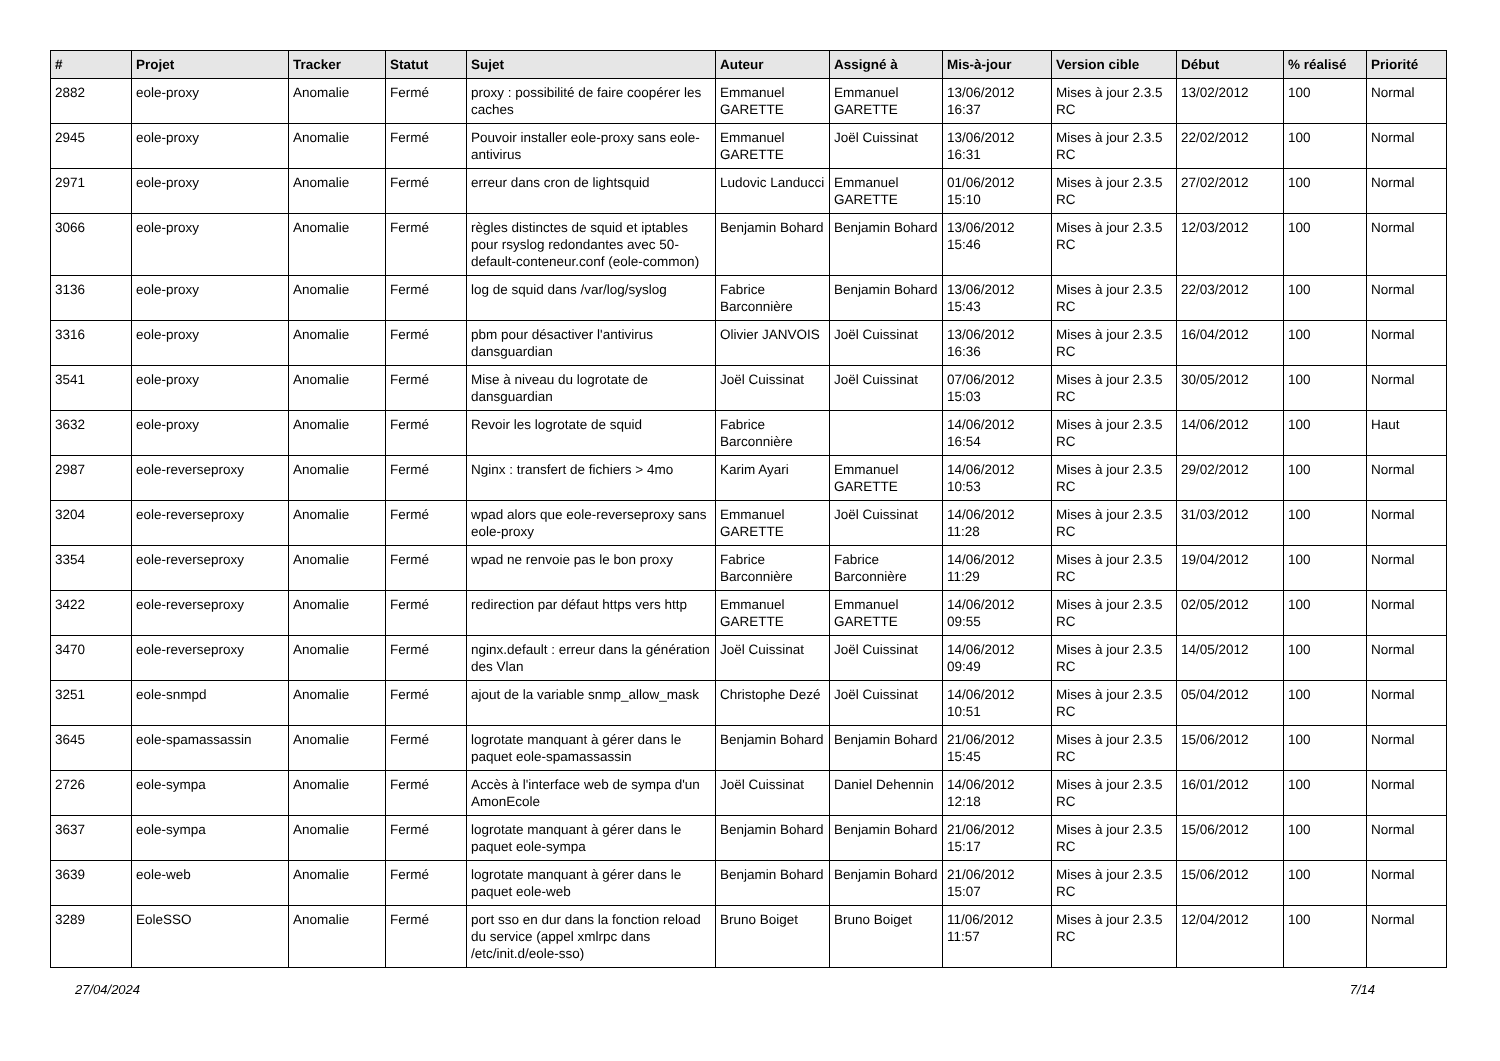| # | Projet | Tracker | Statut | Sujet | Auteur | Assigné à | Mis-à-jour | Version cible | Début | % réalisé | Priorité |
| --- | --- | --- | --- | --- | --- | --- | --- | --- | --- | --- | --- |
| 2882 | eole-proxy | Anomalie | Fermé | proxy : possibilité de faire coopérer les caches | Emmanuel GARETTE | Emmanuel GARETTE | 13/06/2012 16:37 | Mises à jour 2.3.5 RC | 13/02/2012 | 100 | Normal |
| 2945 | eole-proxy | Anomalie | Fermé | Pouvoir installer eole-proxy sans eole-antivirus | Emmanuel GARETTE | Joël Cuissinat | 13/06/2012 16:31 | Mises à jour 2.3.5 RC | 22/02/2012 | 100 | Normal |
| 2971 | eole-proxy | Anomalie | Fermé | erreur dans cron de lightsquid | Ludovic Landucci | Emmanuel GARETTE | 01/06/2012 15:10 | Mises à jour 2.3.5 RC | 27/02/2012 | 100 | Normal |
| 3066 | eole-proxy | Anomalie | Fermé | règles distinctes de squid et iptables pour rsyslog redondantes avec 50-default-conteneur.conf (eole-common) | Benjamin Bohard | Benjamin Bohard | 13/06/2012 15:46 | Mises à jour 2.3.5 RC | 12/03/2012 | 100 | Normal |
| 3136 | eole-proxy | Anomalie | Fermé | log de squid dans /var/log/syslog | Fabrice Barconnière | Benjamin Bohard | 13/06/2012 15:43 | Mises à jour 2.3.5 RC | 22/03/2012 | 100 | Normal |
| 3316 | eole-proxy | Anomalie | Fermé | pbm pour désactiver l'antivirus dansguardian | Olivier JANVOIS | Joël Cuissinat | 13/06/2012 16:36 | Mises à jour 2.3.5 RC | 16/04/2012 | 100 | Normal |
| 3541 | eole-proxy | Anomalie | Fermé | Mise à niveau du logrotate de dansguardian | Joël Cuissinat | Joël Cuissinat | 07/06/2012 15:03 | Mises à jour 2.3.5 RC | 30/05/2012 | 100 | Normal |
| 3632 | eole-proxy | Anomalie | Fermé | Revoir les logrotate de squid | Fabrice Barconnière | | 14/06/2012 16:54 | Mises à jour 2.3.5 RC | 14/06/2012 | 100 | Haut |
| 2987 | eole-reverseproxy | Anomalie | Fermé | Nginx : transfert de fichiers > 4mo | Karim Ayari | Emmanuel GARETTE | 14/06/2012 10:53 | Mises à jour 2.3.5 RC | 29/02/2012 | 100 | Normal |
| 3204 | eole-reverseproxy | Anomalie | Fermé | wpad alors que eole-reverseproxy sans eole-proxy | Emmanuel GARETTE | Joël Cuissinat | 14/06/2012 11:28 | Mises à jour 2.3.5 RC | 31/03/2012 | 100 | Normal |
| 3354 | eole-reverseproxy | Anomalie | Fermé | wpad ne renvoie pas le bon proxy | Fabrice Barconnière | Fabrice Barconnière | 14/06/2012 11:29 | Mises à jour 2.3.5 RC | 19/04/2012 | 100 | Normal |
| 3422 | eole-reverseproxy | Anomalie | Fermé | redirection par défaut https vers http | Emmanuel GARETTE | Emmanuel GARETTE | 14/06/2012 09:55 | Mises à jour 2.3.5 RC | 02/05/2012 | 100 | Normal |
| 3470 | eole-reverseproxy | Anomalie | Fermé | nginx.default : erreur dans la génération des Vlan | Joël Cuissinat | Joël Cuissinat | 14/06/2012 09:49 | Mises à jour 2.3.5 RC | 14/05/2012 | 100 | Normal |
| 3251 | eole-snmpd | Anomalie | Fermé | ajout de la variable snmp_allow_mask | Christophe Dezé | Joël Cuissinat | 14/06/2012 10:51 | Mises à jour 2.3.5 RC | 05/04/2012 | 100 | Normal |
| 3645 | eole-spamassassin | Anomalie | Fermé | logrotate manquant à gérer dans le paquet eole-spamassassin | Benjamin Bohard | Benjamin Bohard | 21/06/2012 15:45 | Mises à jour 2.3.5 RC | 15/06/2012 | 100 | Normal |
| 2726 | eole-sympa | Anomalie | Fermé | Accès à l'interface web de sympa d'un AmonEcole | Joël Cuissinat | Daniel Dehennin | 14/06/2012 12:18 | Mises à jour 2.3.5 RC | 16/01/2012 | 100 | Normal |
| 3637 | eole-sympa | Anomalie | Fermé | logrotate manquant à gérer dans le paquet eole-sympa | Benjamin Bohard | Benjamin Bohard | 21/06/2012 15:17 | Mises à jour 2.3.5 RC | 15/06/2012 | 100 | Normal |
| 3639 | eole-web | Anomalie | Fermé | logrotate manquant à gérer dans le paquet eole-web | Benjamin Bohard | Benjamin Bohard | 21/06/2012 15:07 | Mises à jour 2.3.5 RC | 15/06/2012 | 100 | Normal |
| 3289 | EoleSSO | Anomalie | Fermé | port sso en dur dans la fonction reload du service (appel xmlrpc dans /etc/init.d/eole-sso) | Bruno Boiget | Bruno Boiget | 11/06/2012 11:57 | Mises à jour 2.3.5 RC | 12/04/2012 | 100 | Normal |
27/04/2024 7/14